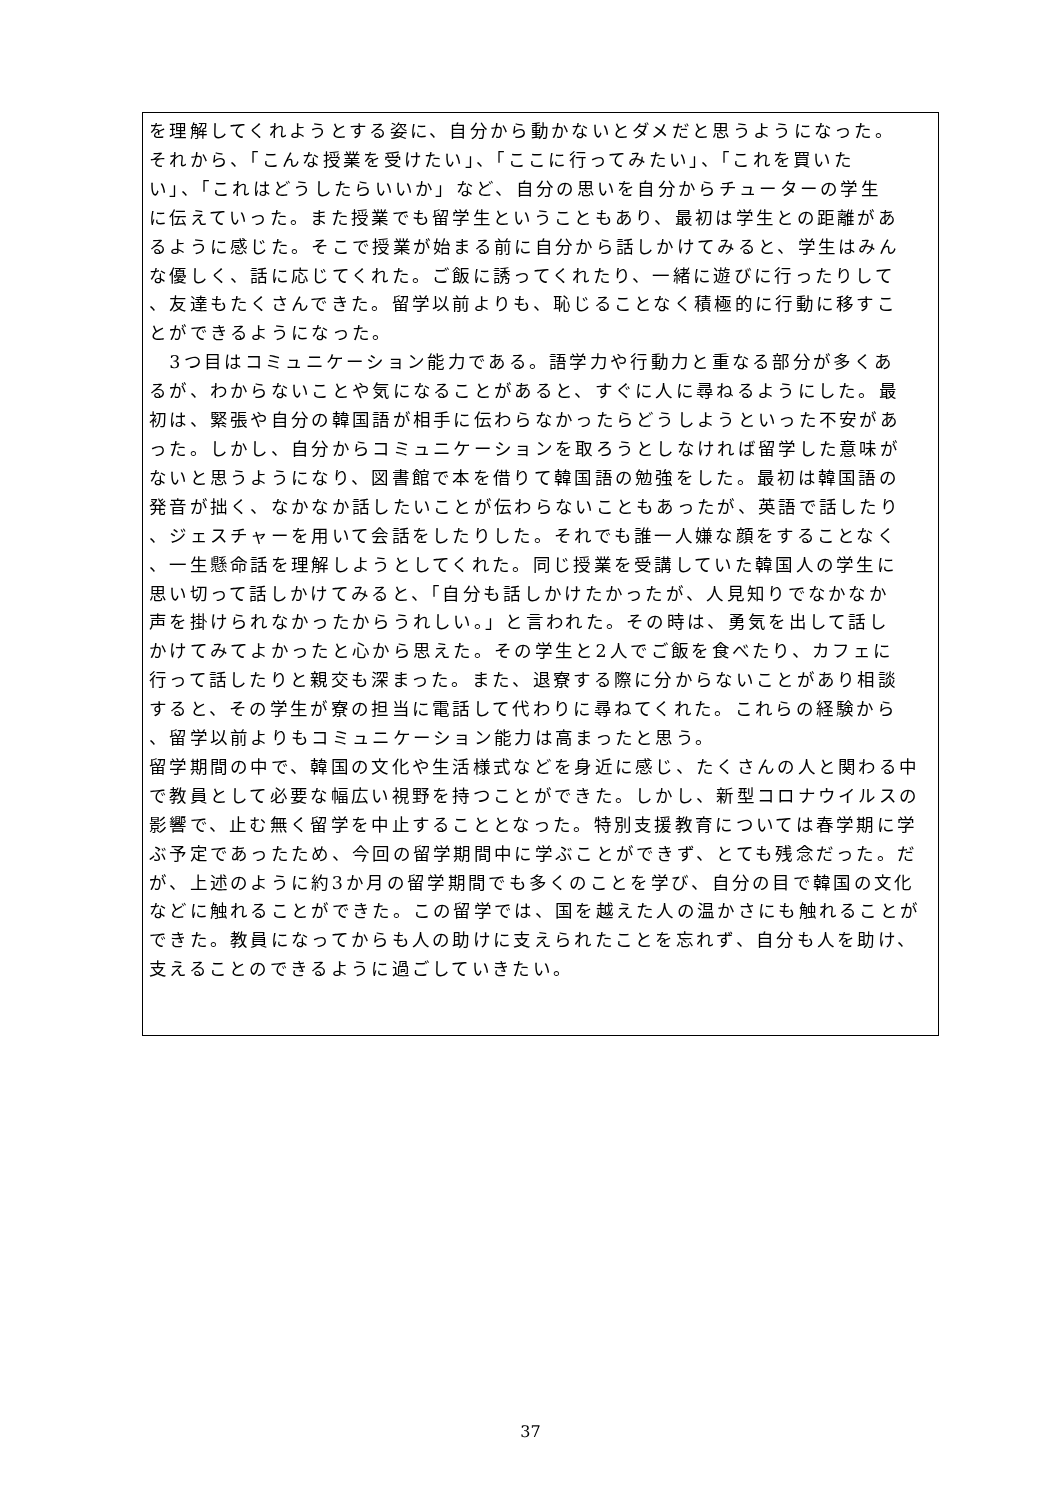を理解してくれようとする姿に、自分から動かないとダメだと思うようになった。
それから、「こんな授業を受けたい」、「ここに行ってみたい」、「これを買いた
い」、「これはどうしたらいいか」など、自分の思いを自分からチューターの学生
に伝えていった。また授業でも留学生ということもあり、最初は学生との距離があ
るように感じた。そこで授業が始まる前に自分から話しかけてみると、学生はみん
な優しく、話に応じてくれた。ご飯に誘ってくれたり、一緒に遊びに行ったりして
、友達もたくさんできた。留学以前よりも、恥じることなく積極的に行動に移すこ
とができるようになった。
　3つ目はコミュニケーション能力である。語学力や行動力と重なる部分が多くあ
るが、わからないことや気になることがあると、すぐに人に尋ねるようにした。最
初は、緊張や自分の韓国語が相手に伝わらなかったらどうしようといった不安があ
った。しかし、自分からコミュニケーションを取ろうとしなければ留学した意味が
ないと思うようになり、図書館で本を借りて韓国語の勉強をした。最初は韓国語の
発音が拙く、なかなか話したいことが伝わらないこともあったが、英語で話したり
、ジェスチャーを用いて会話をしたりした。それでも誰一人嫌な顔をすることなく
、一生懸命話を理解しようとしてくれた。同じ授業を受講していた韓国人の学生に
思い切って話しかけてみると、「自分も話しかけたかったが、人見知りでなかなか
声を掛けられなかったからうれしい。」と言われた。その時は、勇気を出して話し
かけてみてよかったと心から思えた。その学生と2人でご飯を食べたり、カフェに
行って話したりと親交も深まった。また、退寮する際に分からないことがあり相談
すると、その学生が寮の担当に電話して代わりに尋ねてくれた。これらの経験から
、留学以前よりもコミュニケーション能力は高まったと思う。
留学期間の中で、韓国の文化や生活様式などを身近に感じ、たくさんの人と関わる中
で教員として必要な幅広い視野を持つことができた。しかし、新型コロナウイルスの
影響で、止む無く留学を中止することとなった。特別支援教育については春学期に学
ぶ予定であったため、今回の留学期間中に学ぶことができず、とても残念だった。だ
が、上述のように約3か月の留学期間でも多くのことを学び、自分の目で韓国の文化
などに触れることができた。この留学では、国を越えた人の温かさにも触れることが
できた。教員になってからも人の助けに支えられたことを忘れず、自分も人を助け、
支えることのできるように過ごしていきたい。
37